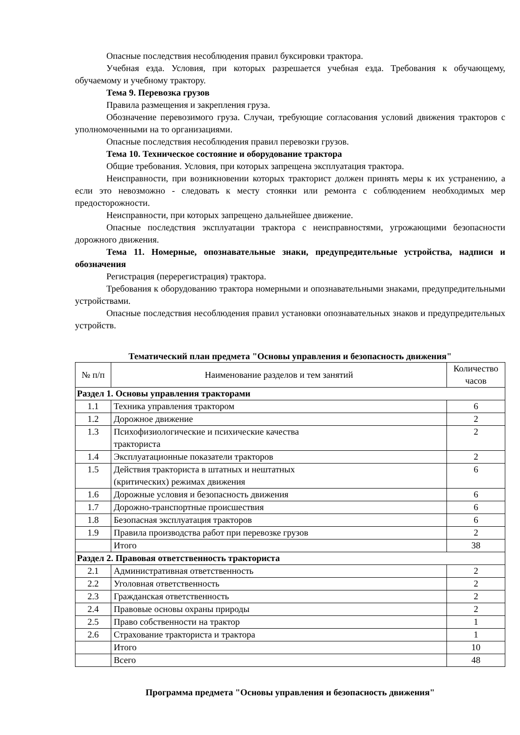Опасные последствия несоблюдения правил буксировки трактора.
Учебная езда. Условия, при которых разрешается учебная езда. Требования к обучающему, обучаемому и учебному трактору.
Тема 9. Перевозка грузов
Правила размещения и закрепления груза.
Обозначение перевозимого груза. Случаи, требующие согласования условий движения тракторов с уполномоченными на то организациями.
Опасные последствия несоблюдения правил перевозки грузов.
Тема 10. Техническое состояние и оборудование трактора
Общие требования. Условия, при которых запрещена эксплуатация трактора.
Неисправности, при возникновении которых тракторист должен принять меры к их устранению, а если это невозможно - следовать к месту стоянки или ремонта с соблюдением необходимых мер предосторожности.
Неисправности, при которых запрещено дальнейшее движение.
Опасные последствия эксплуатации трактора с неисправностями, угрожающими безопасности дорожного движения.
Тема 11. Номерные, опознавательные знаки, предупредительные устройства, надписи и обозначения
Регистрация (перерегистрация) трактора.
Требования к оборудованию трактора номерными и опознавательными знаками, предупредительными устройствами.
Опасные последствия несоблюдения правил установки опознавательных знаков и предупредительных устройств.
Тематический план предмета "Основы управления и безопасность движения"
| № п/п | Наименование разделов и тем занятий | Количество часов |
| --- | --- | --- |
| Раздел 1. Основы управления тракторами | | |
| 1.1 | Техника управления трактором | 6 |
| 1.2 | Дорожное движение | 2 |
| 1.3 | Психофизиологические и психические качества тракториста | 2 |
| 1.4 | Эксплуатационные показатели тракторов | 2 |
| 1.5 | Действия тракториста в штатных и нештатных (критических) режимах движения | 6 |
| 1.6 | Дорожные условия и безопасность движения | 6 |
| 1.7 | Дорожно-транспортные происшествия | 6 |
| 1.8 | Безопасная эксплуатация тракторов | 6 |
| 1.9 | Правила производства работ при перевозке грузов | 2 |
| | Итого | 38 |
| Раздел 2. Правовая ответственность тракториста | | |
| 2.1 | Административная ответственность | 2 |
| 2.2 | Уголовная ответственность | 2 |
| 2.3 | Гражданская ответственность | 2 |
| 2.4 | Правовые основы охраны природы | 2 |
| 2.5 | Право собственности на трактор | 1 |
| 2.6 | Страхование тракториста и трактора | 1 |
| | Итого | 10 |
| | Всего | 48 |
Программа предмета "Основы управления и безопасность движения"